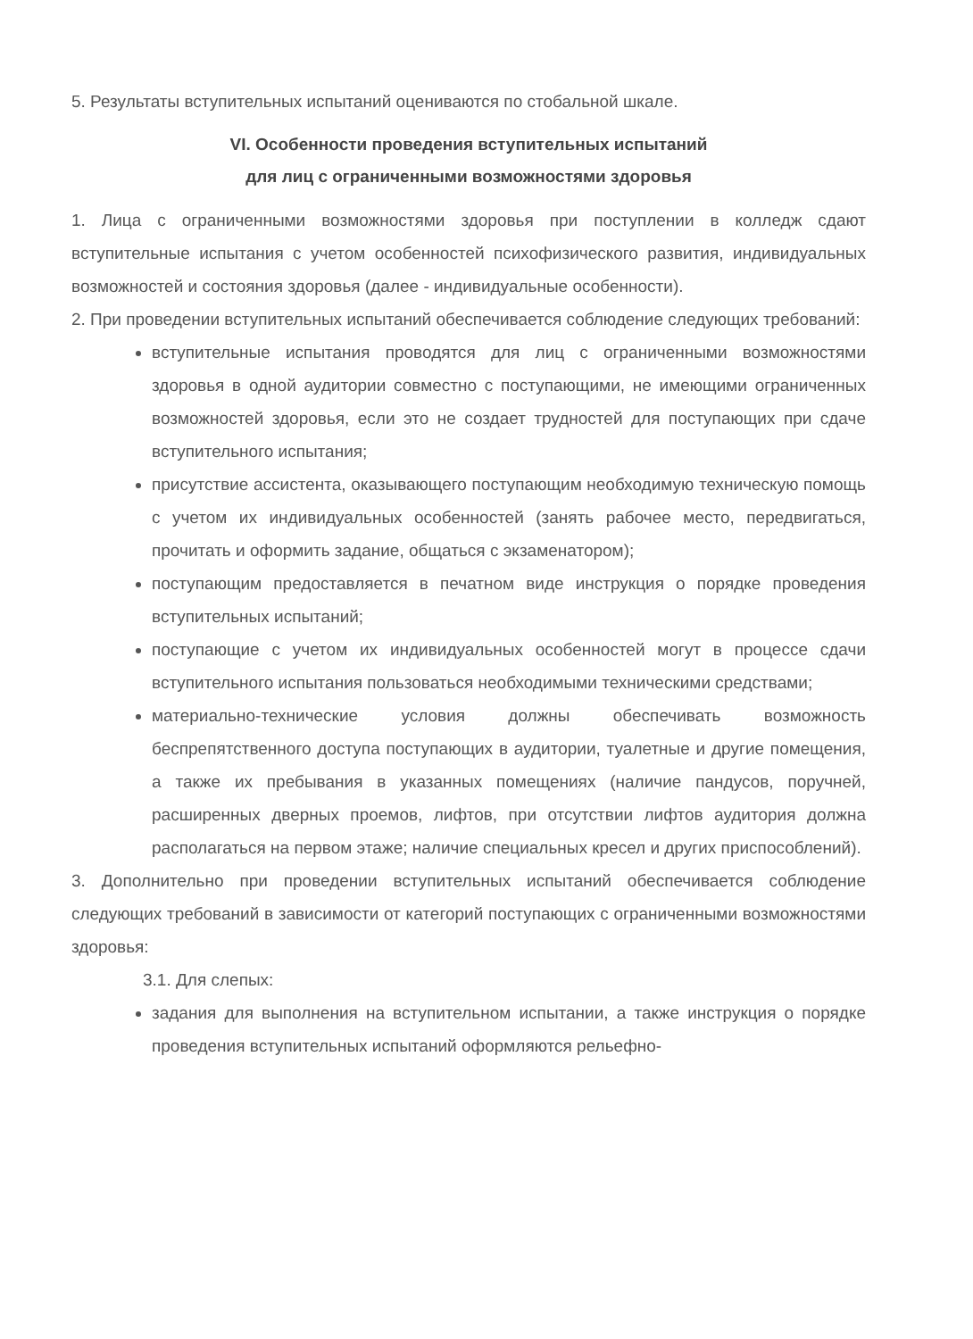5. Результаты вступительных испытаний оцениваются по стобальной шкале.
VI. Особенности проведения вступительных испытаний
для лиц с ограниченными возможностями здоровья
1. Лица с ограниченными возможностями здоровья при поступлении в колледж сдают вступительные испытания с учетом особенностей психофизического развития, индивидуальных возможностей и состояния здоровья (далее - индивидуальные особенности).
2. При проведении вступительных испытаний обеспечивается соблюдение следующих требований:
вступительные испытания проводятся для лиц с ограниченными возможностями здоровья в одной аудитории совместно с поступающими, не имеющими ограниченных возможностей здоровья, если это не создает трудностей для поступающих при сдаче вступительного испытания;
присутствие ассистента, оказывающего поступающим необходимую техническую помощь с учетом их индивидуальных особенностей (занять рабочее место, передвигаться, прочитать и оформить задание, общаться с экзаменатором);
поступающим предоставляется в печатном виде инструкция о порядке проведения вступительных испытаний;
поступающие с учетом их индивидуальных особенностей могут в процессе сдачи вступительного испытания пользоваться необходимыми техническими средствами;
материально-технические условия должны обеспечивать возможность беспрепятственного доступа поступающих в аудитории, туалетные и другие помещения, а также их пребывания в указанных помещениях (наличие пандусов, поручней, расширенных дверных проемов, лифтов, при отсутствии лифтов аудитория должна располагаться на первом этаже; наличие специальных кресел и других приспособлений).
3. Дополнительно при проведении вступительных испытаний обеспечивается соблюдение следующих требований в зависимости от категорий поступающих с ограниченными возможностями здоровья:
3.1. Для слепых:
задания для выполнения на вступительном испытании, а также инструкция о порядке проведения вступительных испытаний оформляются рельефно-